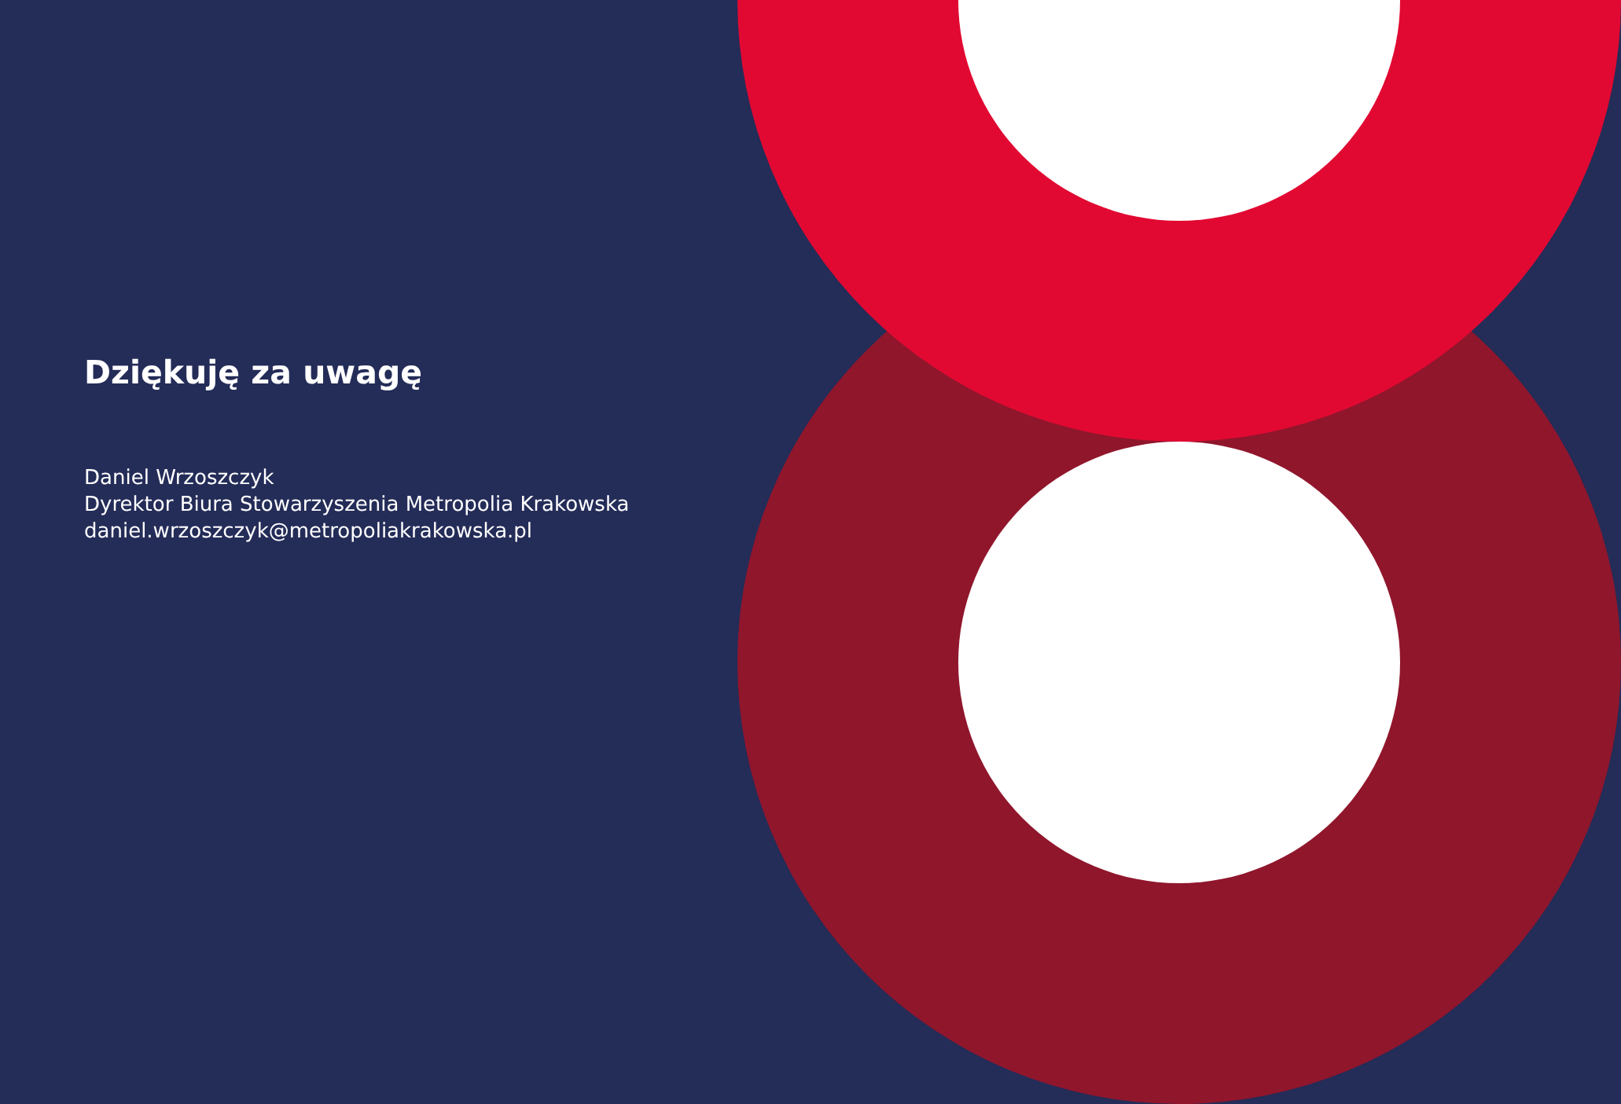Dziękuję za uwagę
Daniel Wrzoszczyk
Dyrektor Biura Stowarzyszenia Metropolia Krakowska
daniel.wrzoszczyk@metropoliakrakowska.pl